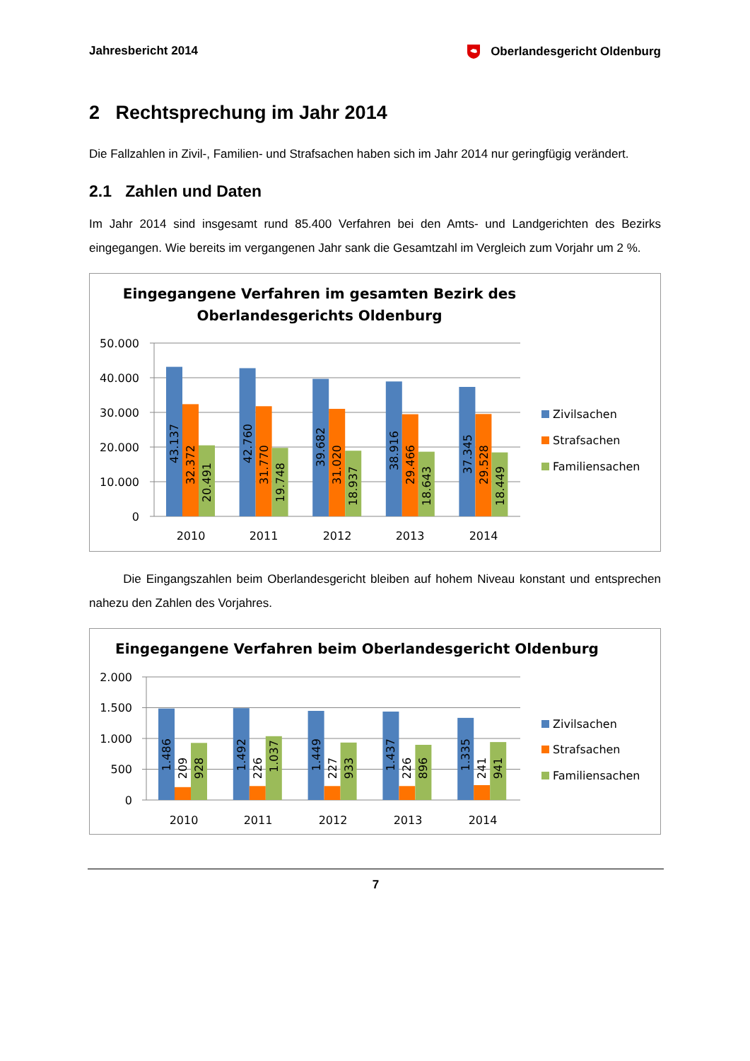Jahresbericht 2014 Oberlandesgericht Oldenburg
2 Rechtsprechung im Jahr 2014
Die Fallzahlen in Zivil-, Familien- und Strafsachen haben sich im Jahr 2014 nur geringfügig verändert.
2.1 Zahlen und Daten
Im Jahr 2014 sind insgesamt rund 85.400 Verfahren bei den Amts- und Landgerichten des Bezirks eingegangen. Wie bereits im vergangenen Jahr sank die Gesamtzahl im Vergleich zum Vorjahr um 2 %.
Eingegangene Verfahren im gesamten Bezirk des
Oberlandesgerichts Oldenburg
50.000
40.000
30.000
20.000
10.000
0
43.137
32.372
20.491
42.760
31.770
19.748
39.682
31.020
18.937
38.916
29.466
18.643
37.345
29.528
18.449
2010
2011
2012
2013
2014
Zivilsachen
Strafsachen
Familiensachen
Die Eingangszahlen beim Oberlandesgericht bleiben auf hohem Niveau konstant und entsprechen nahezu den Zahlen des Vorjahres.
Eingegangene Verfahren beim Oberlandesgericht Oldenburg
2.000
1.500
1.000
500
0
1.486
209
928
1.492
226
1.037
1.449
227
933
1.437
226
896
1.335
241
941
2010
2011
2012
2013
2014
Zivilsachen
Strafsachen
Familiensachen
7